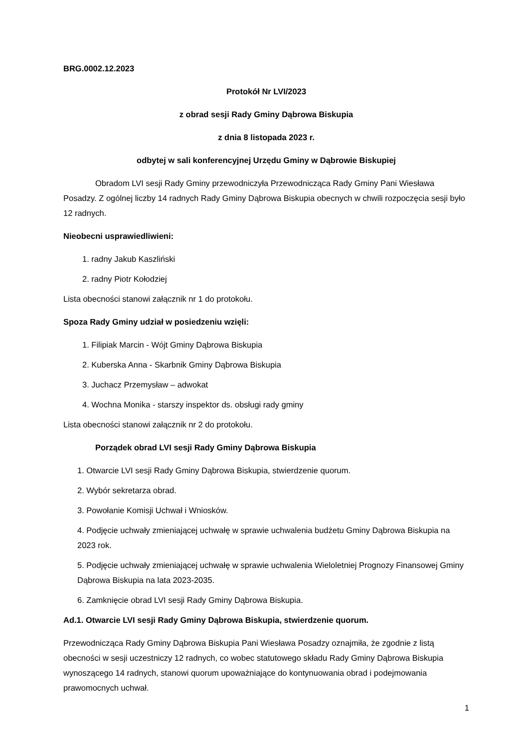BRG.0002.12.2023
Protokół Nr LVI/2023
z obrad sesji Rady Gminy Dąbrowa Biskupia
z dnia 8 listopada 2023 r.
odbytej w sali konferencyjnej Urzędu Gminy w Dąbrowie Biskupiej
Obradom LVI sesji Rady Gminy przewodniczyła Przewodnicząca Rady Gminy Pani Wiesława Posadzy. Z ogólnej liczby 14 radnych Rady Gminy Dąbrowa Biskupia obecnych w chwili rozpoczęcia sesji było 12 radnych.
Nieobecni usprawiedliwieni:
1. radny Jakub Kaszliński
2. radny Piotr Kołodziej
Lista obecności stanowi załącznik nr 1 do protokołu.
Spoza Rady Gminy udział w posiedzeniu wzięli:
1. Filipiak Marcin - Wójt Gminy Dąbrowa Biskupia
2. Kuberska Anna - Skarbnik Gminy Dąbrowa Biskupia
3. Juchacz Przemysław – adwokat
4. Wochna Monika - starszy inspektor ds. obsługi rady gminy
Lista obecności stanowi załącznik nr 2 do protokołu.
Porządek obrad LVI sesji Rady Gminy Dąbrowa Biskupia
1. Otwarcie LVI sesji Rady Gminy Dąbrowa Biskupia, stwierdzenie quorum.
2. Wybór sekretarza obrad.
3. Powołanie Komisji Uchwał i Wniosków.
4. Podjęcie uchwały zmieniającej uchwałę w sprawie uchwalenia budżetu Gminy Dąbrowa Biskupia na 2023 rok.
5. Podjęcie uchwały zmieniającej uchwałę w sprawie uchwalenia Wieloletniej Prognozy Finansowej Gminy Dąbrowa Biskupia na lata 2023-2035.
6. Zamknięcie obrad LVI sesji Rady Gminy Dąbrowa Biskupia.
Ad.1. Otwarcie LVI sesji Rady Gminy Dąbrowa Biskupia, stwierdzenie quorum.
Przewodnicząca Rady Gminy Dąbrowa Biskupia Pani Wiesława Posadzy oznajmiła, że zgodnie z listą obecności w sesji uczestniczy 12 radnych, co wobec statutowego składu Rady Gminy Dąbrowa Biskupia wynoszącego 14 radnych, stanowi quorum upoważniające do kontynuowania obrad i podejmowania prawomocnych uchwał.
1